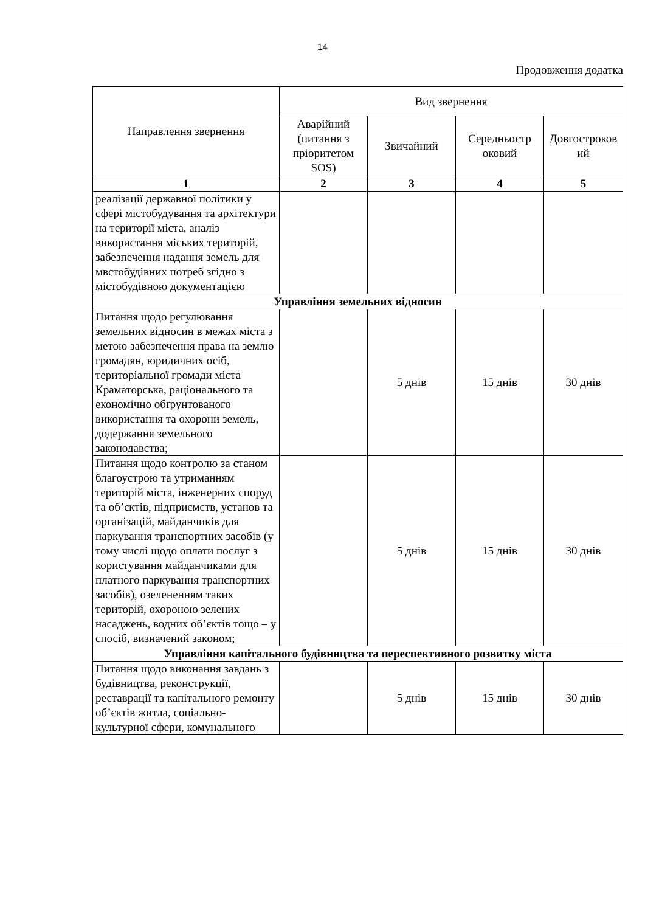14
Продовження додатка
| Направлення звернення | Вид звернення | | | |
| --- | --- | --- | --- | --- |
| | Аварійний (питання з пріоритетом SOS) | Звичайний | Середньостр оковий | Довгостроков ий |
| 1 | 2 | 3 | 4 | 5 |
| реалізації державної політики у сфері містобудування та архітектури на території міста, аналіз використання міських територій, забезпечення надання земель для мвстобудівних потреб згідно з містобудівною документацією | | | | |
| Управління земельних відносин | | | | |
| Питання щодо регулювання земельних відносин в межах міста з метою забезпечення права на землю громадян, юридичних осіб, територіальної громади міста Краматорська, раціонального та економічно обґрунтованого використання та охорони земель, додержання земельного законодавства; | | 5 днів | 15 днів | 30 днів |
| Питання щодо контролю за станом благоустрою та утриманням територій міста, інженерних споруд та об’єктів, підприємств, установ та організацій, майданчиків для паркування транспортних засобів (у тому числі щодо оплати послуг з користування майданчиками для платного паркування транспортних засобів), озелененням таких територій, охороною зелених насаджень, водних об’єктів тощо – у спосіб, визначений законом; | | 5 днів | 15 днів | 30 днів |
| Управління капітального будівництва та переспективного розвитку міста | | | | |
| Питання щодо виконання завдань з будівництва, реконструкції, реставрації та капітального ремонту об’єктів житла, соціально-культурної сфери, комунального | | 5 днів | 15 днів | 30 днів |